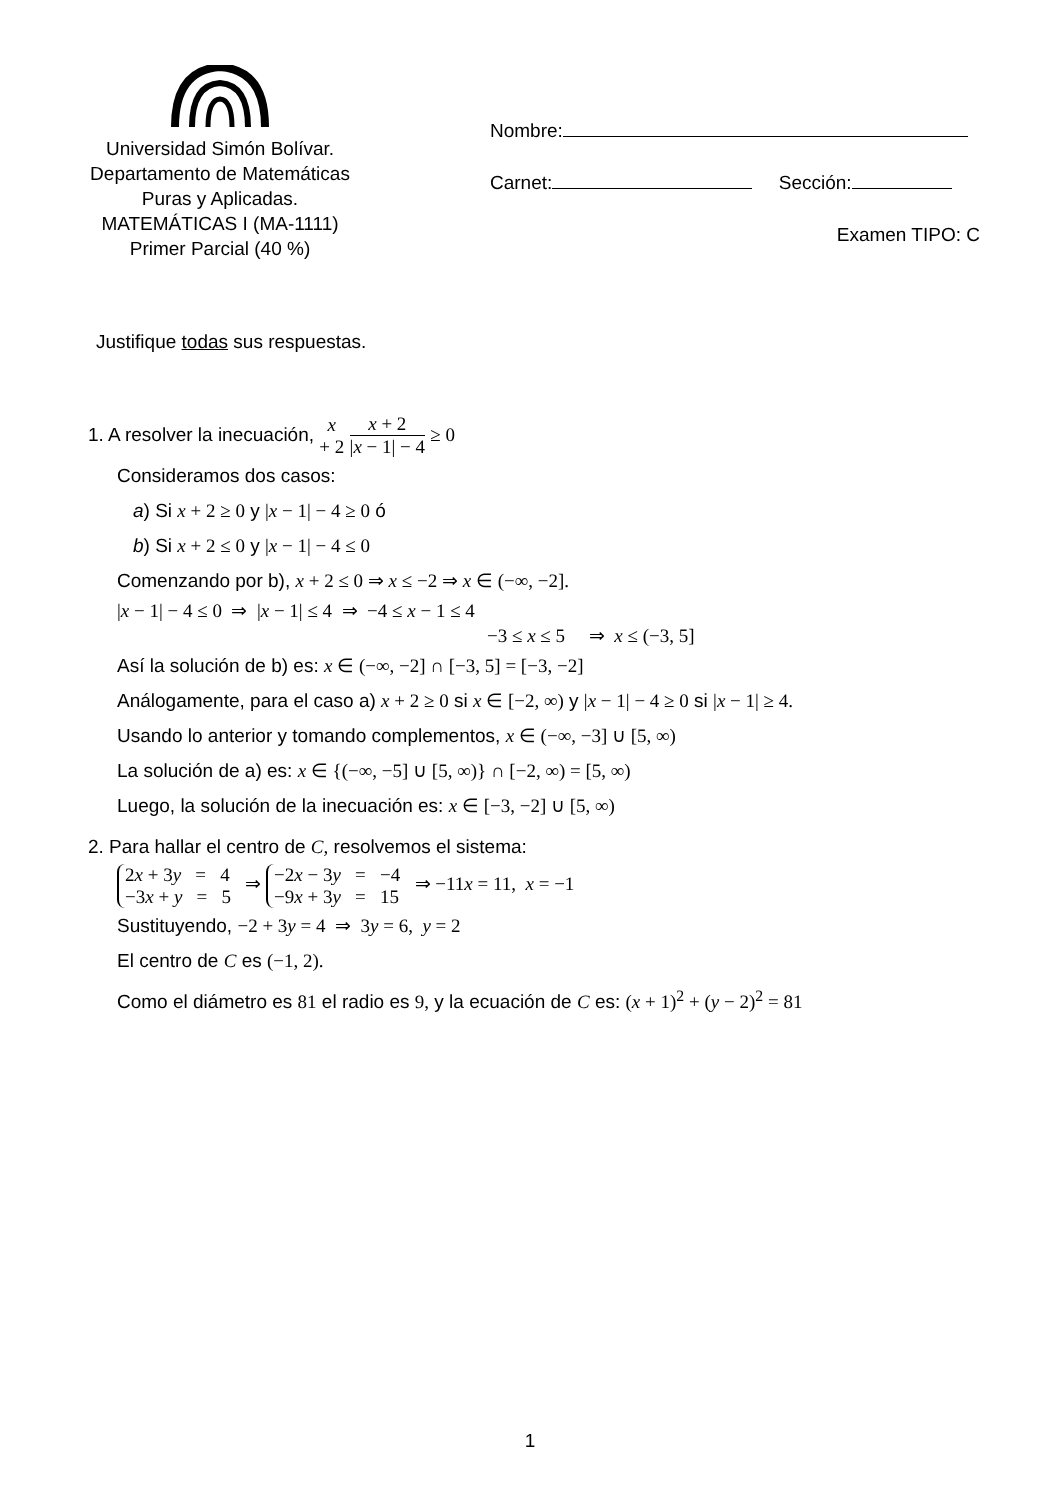Universidad Simón Bolívar.
Departamento de Matemáticas
Puras y Aplicadas.
MATEMÁTICAS I (MA-1111)
Primer Parcial (40 %)
Nombre:
Carnet: Sección:
Examen TIPO: C
Justifique todas sus respuestas.
1. A resolver la inecuación, x + 2 x + 2 |x − 1| − 4 ≥ 0
Consideramos dos casos:
a) Si x + 2 ≥ 0 y |x − 1| − 4 ≥ 0 ó
b) Si x + 2 ≤ 0 y |x − 1| − 4 ≤ 0
Comenzando por b), x + 2 ≤ 0 ⇒ x ≤ −2 ⇒ x ∈ (−∞, −2].
|x − 1| − 4 ≤ 0 ⇒ |x − 1| ≤ 4 ⇒ −4 ≤ x − 1 ≤ 4
−3 ≤ x ≤ 5 ⇒ x ≤ (−3, 5]
Así la solución de b) es: x ∈ (−∞, −2] ∩ [−3, 5] = [−3, −2]
Análogamente, para el caso a) x + 2 ≥ 0 si x ∈ [−2, ∞) y |x − 1| − 4 ≥ 0 si |x − 1| ≥ 4.
Usando lo anterior y tomando complementos, x ∈ (−∞, −3] ∪ [5, ∞)
La solución de a) es: x ∈ {(−∞, −5] ∪ [5, ∞)} ∩ [−2, ∞) = [5, ∞)
Luego, la solución de la inecuación es: x ∈ [−3, −2] ∪ [5, ∞)
2. Para hallar el centro de C, resolvemos el sistema:
2x + 3y = 4
−3x + y = 5 ⇒ −2x − 3y = −4
−9x + 3y = 15 ⇒ −11x = 11, x = −1
Sustituyendo, −2 + 3y = 4 ⇒ 3y = 6, y = 2
El centro de C es (−1, 2).
Como el diámetro es 81 el radio es 9, y la ecuación de C es: (x + 1)<sup>2</sup> + (y − 2)<sup>2</sup> = 81
1